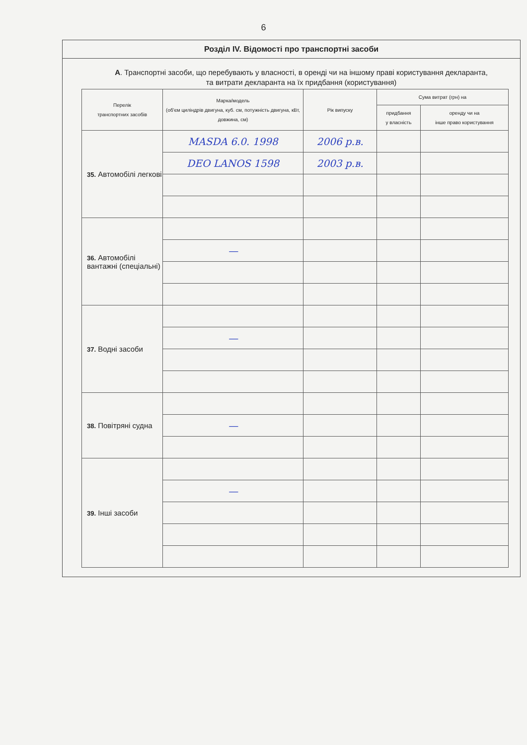6
Розділ IV. Відомості про транспортні засоби
А. Транспортні засоби, що перебувають у власності, в оренді чи на іншому праві користування декларанта, та витрати декларанта на їх придбання (користування)
| Перелік транспортних засобів | Марка/модель (об'єм циліндрів двигуна, куб. см, потужність двигуна, кВт, довжина, см) | Рік випуску | Сума витрат (грн) на | |
| --- | --- | --- | --- | --- |
| | | | придбання у власність | оренду чи на інше право користування |
| 35. Автомобілі легкові | MASDA 6.0. 1998 | 2006 р.в. | | |
| | DEO LANOS 1598 | 2003 р.в. | | |
| 36. Автомобілі вантажні (спеціальні) | | | | |
| | — | | | |
| 37. Водні засоби | | | | |
| | — | | | |
| 38. Повітряні судна | | | | |
| | — | | | |
| 39. Інші засоби | | | | |
| | — | | | |